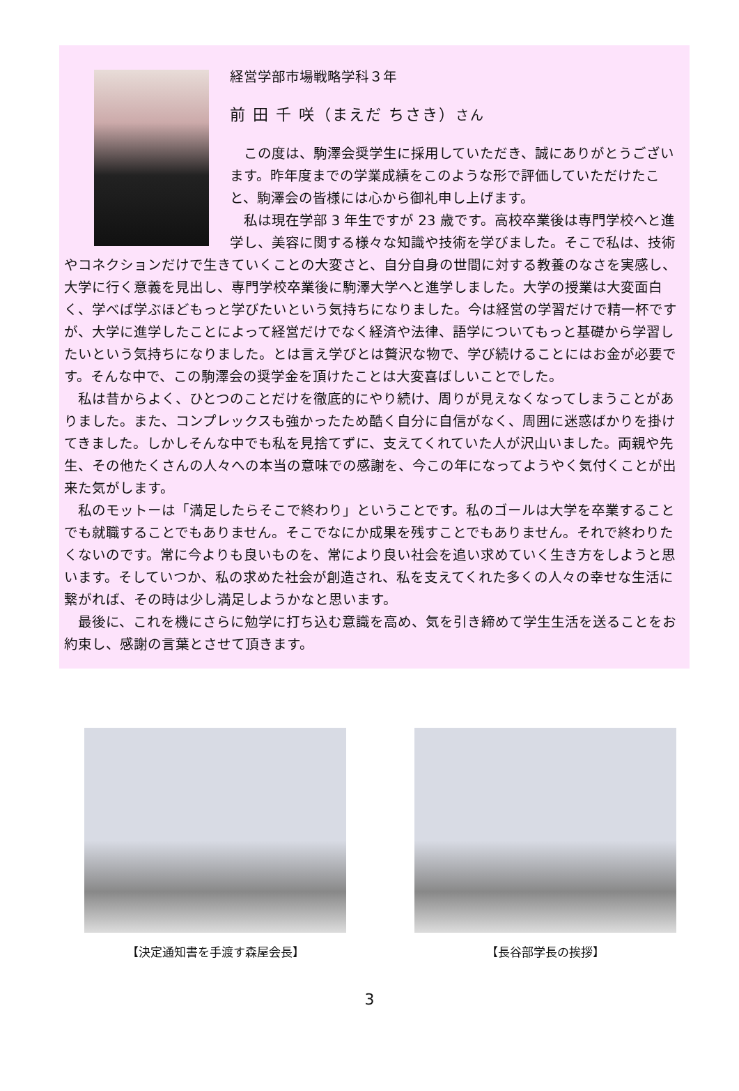経営学部市場戦略学科３年
前 田 千 咲（まえだ ちさき）さん
この度は、駒澤会奨学生に採用していただき、誠にありがとうございます。昨年度までの学業成績をこのような形で評価していただけたこと、駒澤会の皆様には心から御礼申し上げます。
私は現在学部 3 年生ですが 23 歳です。高校卒業後は専門学校へと進学し、美容に関する様々な知識や技術を学びました。そこで私は、技術やコネクションだけで生きていくことの大変さと、自分自身の世間に対する教養のなさを実感し、大学に行く意義を見出し、専門学校卒業後に駒澤大学へと進学しました。大学の授業は大変面白く、学べば学ぶほどもっと学びたいという気持ちになりました。今は経営の学習だけで精一杯ですが、大学に進学したことによって経営だけでなく経済や法律、語学についてもっと基礎から学習したいという気持ちになりました。とは言え学びとは贅沢な物で、学び続けることにはお金が必要です。そんな中で、この駒澤会の奨学金を頂けたことは大変喜ばしいことでした。
私は昔からよく、ひとつのことだけを徹底的にやり続け、周りが見えなくなってしまうことがありました。また、コンプレックスも強かったため酷く自分に自信がなく、周囲に迷惑ばかりを掛けてきました。しかしそんな中でも私を見捨てずに、支えてくれていた人が沢山いました。両親や先生、その他たくさんの人々への本当の意味での感謝を、今この年になってようやく気付くことが出来た気がします。
私のモットーは「満足したらそこで終わり」ということです。私のゴールは大学を卒業することでも就職することでもありません。そこでなにか成果を残すことでもありません。それで終わりたくないのです。常に今よりも良いものを、常により良い社会を追い求めていく生き方をしようと思います。そしていつか、私の求めた社会が創造され、私を支えてくれた多くの人々の幸せな生活に繋がれば、その時は少し満足しようかなと思います。
最後に、これを機にさらに勉学に打ち込む意識を高め、気を引き締めて学生生活を送ることをお約束し、感謝の言葉とさせて頂きます。
【決定通知書を手渡す森屋会長】 【長谷部学長の挨拶】
3